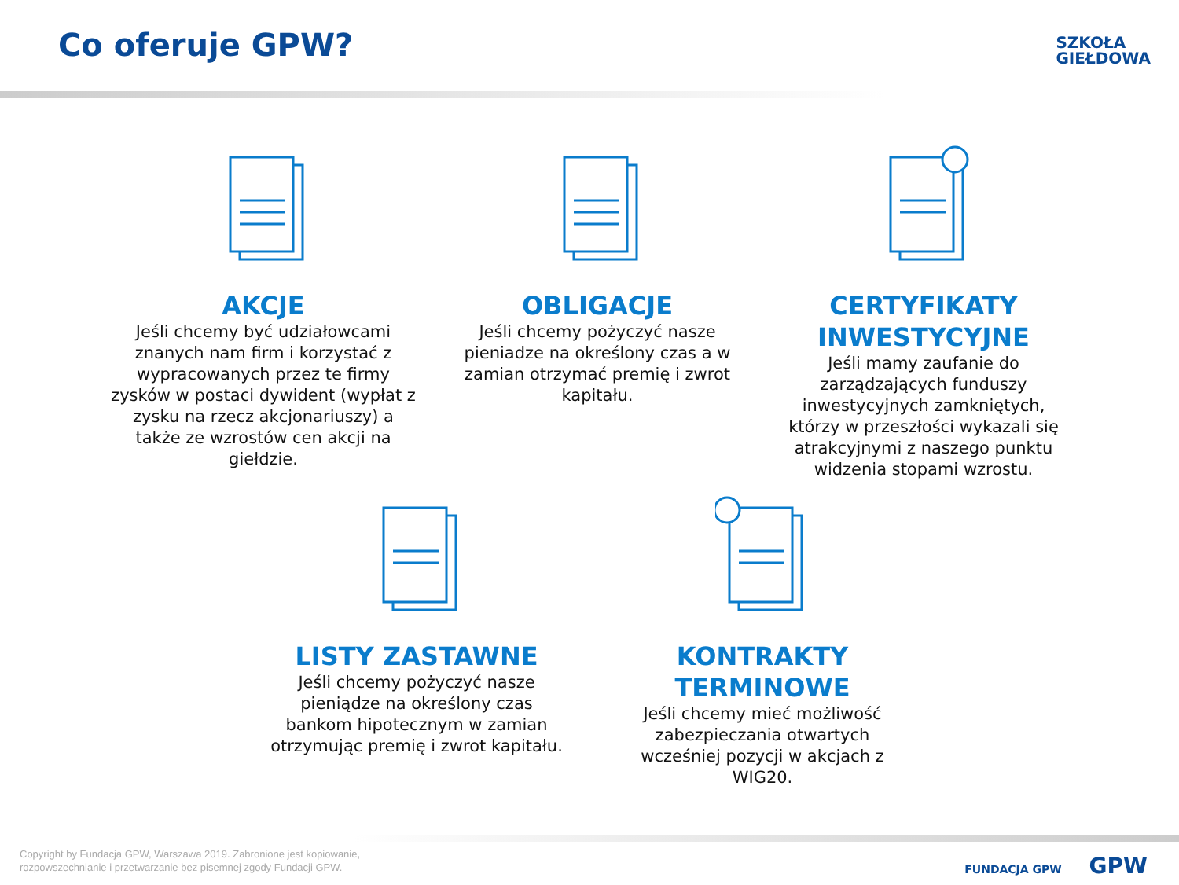Co oferuje GPW?
SZKOŁA
GIEŁDOWA
AKCJE
Jeśli chcemy być udziałowcami znanych nam firm i korzystać z wypracowanych przez te firmy zysków w postaci dywident (wypłat z zysku na rzecz akcjonariuszy) a także ze wzrostów cen akcji na giełdzie.
OBLIGACJE
Jeśli chcemy pożyczyć nasze pieniadze na określony czas a w zamian otrzymać premię i zwrot kapitału.
CERTYFIKATY INWESTYCYJNE
Jeśli mamy zaufanie do zarządzających funduszy inwestycyjnych zamkniętych, którzy w przeszłości wykazali się atrakcyjnymi z naszego punktu widzenia stopami wzrostu.
LISTY ZASTAWNE
Jeśli chcemy pożyczyć nasze pieniądze na określony czas bankom hipotecznym w zamian otrzymując premię i zwrot kapitału.
KONTRAKTY TERMINOWE
Jeśli chcemy mieć możliwość zabezpieczania otwartych wcześniej pozycji w akcjach z WIG20.
Copyright by Fundacja GPW, Warszawa 2019. Zabronione jest kopiowanie,
rozpowszechnianie i przetwarzanie bez pisemnej zgody Fundacji GPW.
FUNDACJA GPW GPW